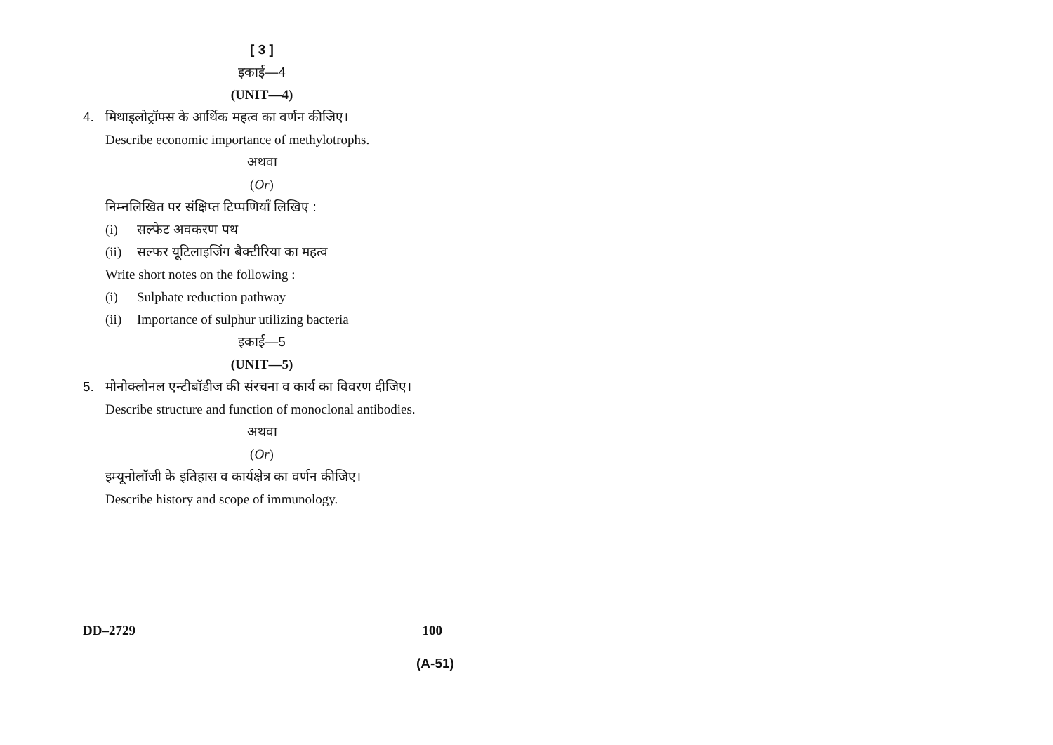[ 3 ]
इकाई—4
(UNIT—4)
4. मिथाइलोट्रॉफ्स के आर्थिक महत्व का वर्णन कीजिए।
Describe economic importance of methylotrophs.
अथवा
(Or)
निम्नलिखित पर संक्षिप्त टिप्पणियाँ लिखिए :
(i) सल्फेट अवकरण पथ
(ii) सल्फर यूटिलाइजिंग बैक्टीरिया का महत्व
Write short notes on the following :
(i) Sulphate reduction pathway
(ii) Importance of sulphur utilizing bacteria
इकाई—5
(UNIT—5)
5. मोनोक्लोनल एन्टीबॉडीज की संरचना व कार्य का विवरण दीजिए।
Describe structure and function of monoclonal antibodies.
अथवा
(Or)
इम्यूनोलॉजी के इतिहास व कार्यक्षेत्र का वर्णन कीजिए।
Describe history and scope of immunology.
DD–2729 100
(A-51)